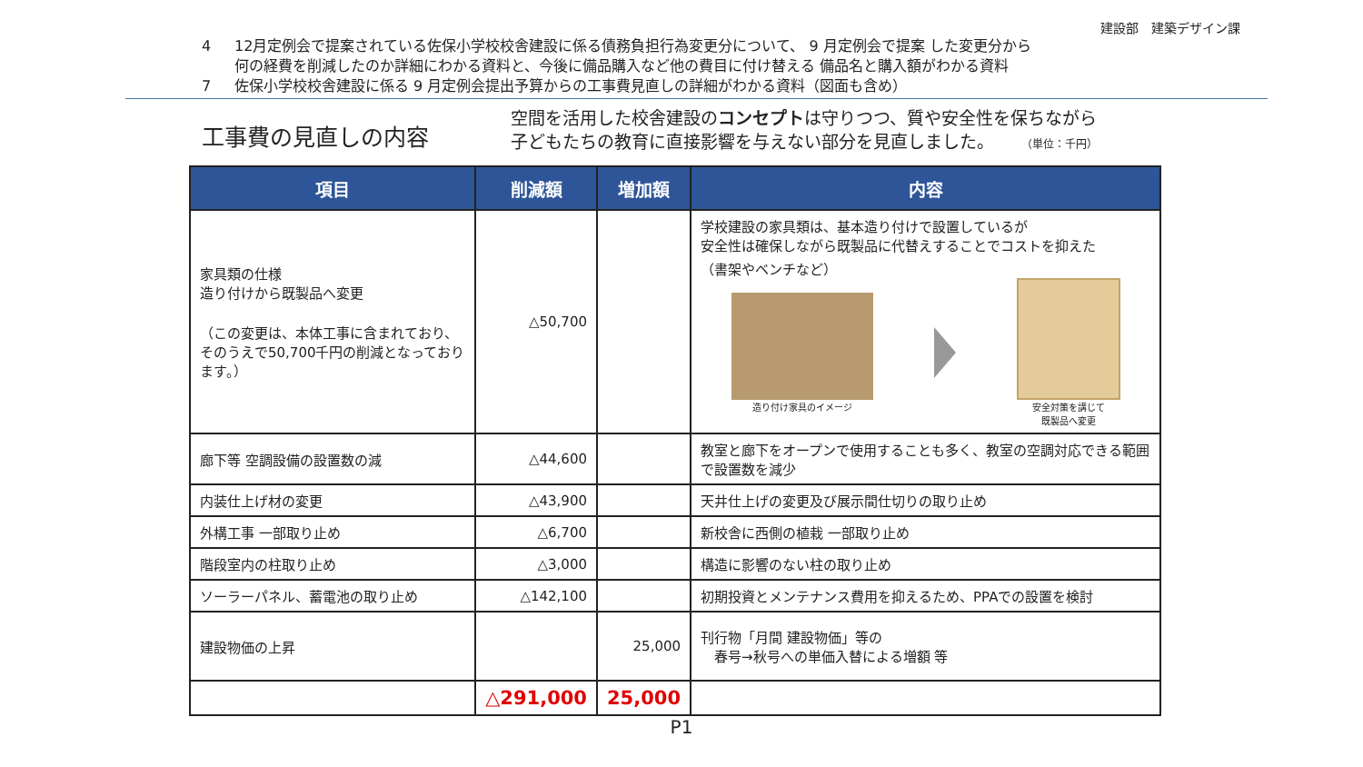建設部　建築デザイン課
4 12月定例会で提案されている佐保小学校校舎建設に係る債務負担行為変更分について、 9 月定例会で提案 した変更分から
何の経費を削減したのか詳細にわかる資料と、今後に備品購入など他の費目に付け替える 備品名と購入額がわかる資料
7 佐保小学校校舎建設に係る 9 月定例会提出予算からの工事費見直しの詳細がわかる資料（図面も含め）
工事費の見直しの内容
空間を活用した校舎建設のコンセプトは守りつつ、質や安全性を保ちながら
子どもたちの教育に直接影響を与えない部分を見直しました。 （単位：千円）
| 項目 | 削減額 | 増加額 | 内容 |
| --- | --- | --- | --- |
| 家具類の仕様 造り付けから既製品へ変更 （この変更は、本体工事に含まれており、そのうえで50,700千円の削減となっております。） | △50,700 | | 学校建設の家具類は、基本造り付けで設置しているが 安全性は確保しながら既製品に代替えすることでコストを抑えた （書架やベンチなど） 造り付け家具のイメージ 安全対策を講じて 既製品へ変更 |
| 廊下等 空調設備の設置数の減 | △44,600 | | 教室と廊下をオープンで使用することも多く、教室の空調対応できる範囲で設置数を減少 |
| 内装仕上げ材の変更 | △43,900 | | 天井仕上げの変更及び展示間仕切りの取り止め |
| 外構工事 一部取り止め | △6,700 | | 新校舎に西側の植栽 一部取り止め |
| 階段室内の柱取り止め | △3,000 | | 構造に影響のない柱の取り止め |
| ソーラーパネル、蓄電池の取り止め | △142,100 | | 初期投資とメンテナンス費用を抑えるため、PPAでの設置を検討 |
| 建設物価の上昇 | | 25,000 | 刊行物「月間 建設物価」等の 春号→秋号への単価入替による増額 等 |
| | △291,000 | 25,000 | |
P1